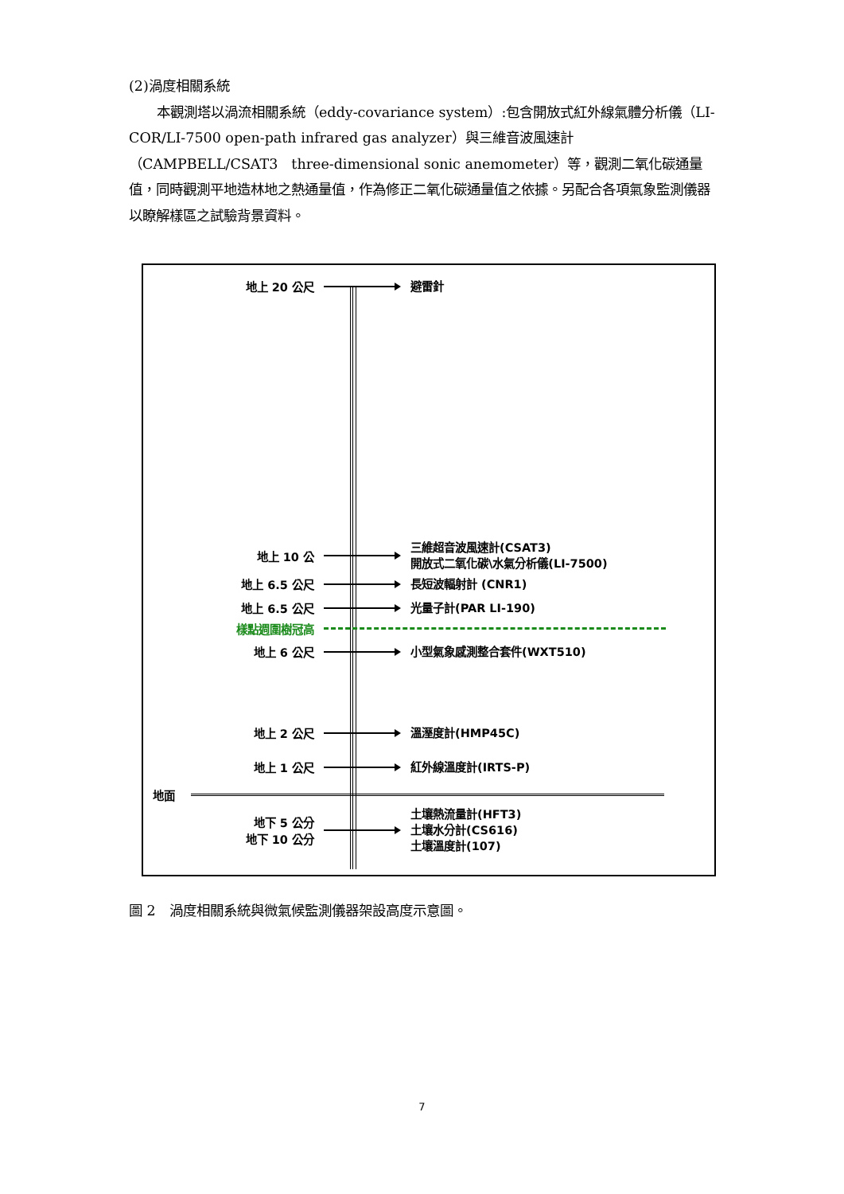(2)渦度相關系統
  本觀測塔以渦流相關系統（eddy-covariance system）:包含開放式紅外線氣體分析儀（LI-COR/LI-7500 open-path infrared gas analyzer）與三維音波風速計（CAMPBELL/CSAT3　three-dimensional sonic anemometer）等，觀測二氧化碳通量值，同時觀測平地造林地之熱通量值，作為修正二氧化碳通量值之依據。另配合各項氣象監測儀器以瞭解樣區之試驗背景資料。
地上 20 公尺
避雷針
地上 10 公
三維超音波風速計(CSAT3)
開放式二氧化碳\水氣分析儀(LI-7500)
地上 6.5 公尺
長短波輻射計 (CNR1)
地上 6.5 公尺
光量子計(PAR LI-190)
樣點週圍樹冠高
地上 6 公尺
小型氣象感測整合套件(WXT510)
地上 2 公尺
溫溼度計(HMP45C)
地上 1 公尺
紅外線溫度計(IRTS-P)
地面
地下 5 公分
地下 10 公分
土壤熱流量計(HFT3)
土壤水分計(CS616)
土壤溫度計(107)
圖 2　渦度相關系統與微氣候監測儀器架設高度示意圖。
7